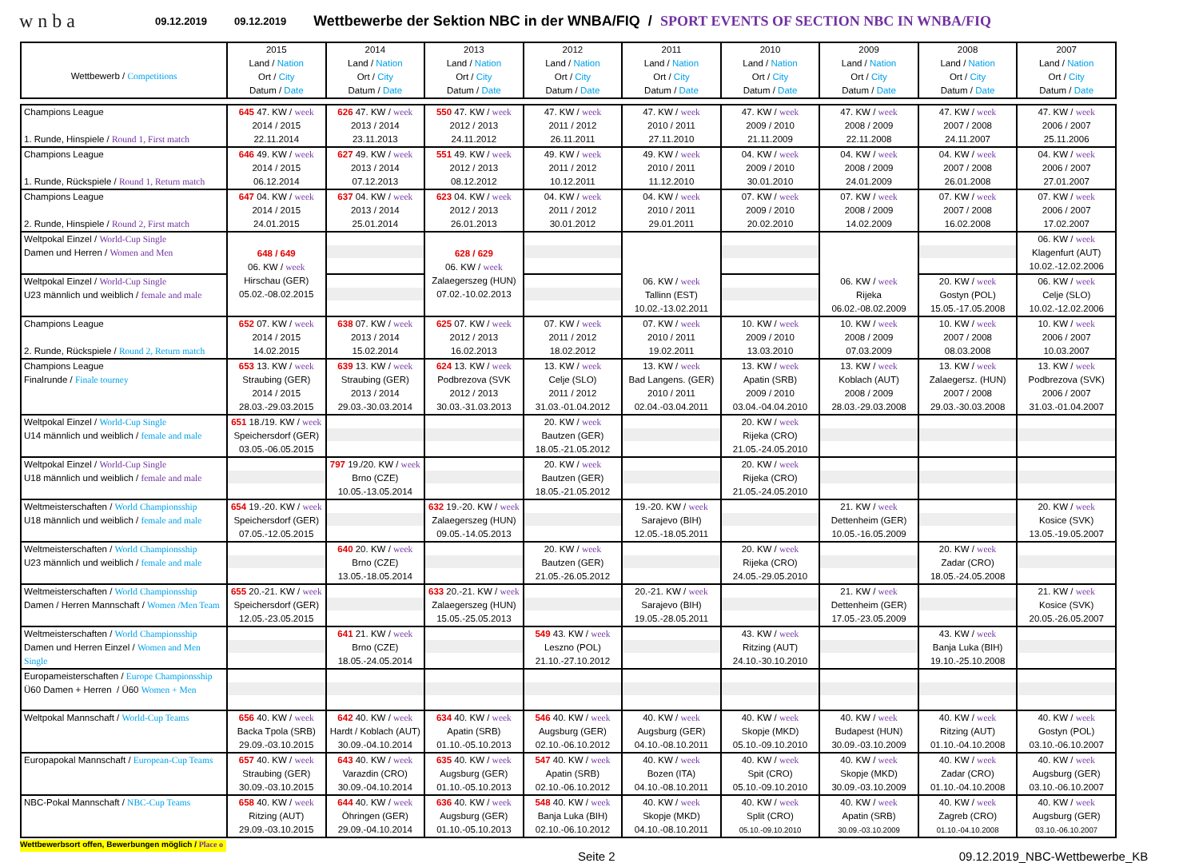wnba
09.12.2019 09.12.2019 Wettbewerbe der Sektion NBC in der WNBA/FIQ / SPORT EVENTS OF SECTION NBC IN WNBA/FIQ
| Wettbewerb / Competitions | 2015 Land / Nation Ort / City Datum / Date | 2014 Land / Nation Ort / City Datum / Date | 2013 Land / Nation Ort / City Datum / Date | 2012 Land / Nation Ort / City Datum / Date | 2011 Land / Nation Ort / City Datum / Date | 2010 Land / Nation Ort / City Datum / Date | 2009 Land / Nation Ort / City Datum / Date | 2008 Land / Nation Ort / City Datum / Date | 2007 Land / Nation Ort / City Datum / Date |
| --- | --- | --- | --- | --- | --- | --- | --- | --- | --- |
| Champions League 1. Runde, Hinspiele / Round 1, First match | 645 47. KW / week 2014 / 2015 22.11.2014 | 626 47. KW / week 2013 / 2014 23.11.2013 | 550 47. KW / week 2012 / 2013 24.11.2012 | 47. KW / week 2011 / 2012 26.11.2011 | 47. KW / week 2010 / 2011 27.11.2010 | 47. KW / week 2009 / 2010 21.11.2009 | 47. KW / week 2008 / 2009 22.11.2008 | 47. KW / week 2007 / 2008 24.11.2007 | 47. KW / week 2006 / 2007 25.11.2006 |
| Champions League 1. Runde, Rückspiele / Round 1, Return match | 646 49. KW / week 2014 / 2015 06.12.2014 | 627 49. KW / week 2013 / 2014 07.12.2013 | 551 49. KW / week 2012 / 2013 08.12.2012 | 49. KW / week 2011 / 2012 10.12.2011 | 49. KW / week 2010 / 2011 11.12.2010 | 04. KW / week 2009 / 2010 30.01.2010 | 04. KW / week 2008 / 2009 24.01.2009 | 04. KW / week 2007 / 2008 26.01.2008 | 04. KW / week 2006 / 2007 27.01.2007 |
| Champions League 2. Runde, Hinspiele / Round 2, First match | 647 04. KW / week 2014 / 2015 24.01.2015 | 637 04. KW / week 2013 / 2014 25.01.2014 | 623 04. KW / week 2012 / 2013 26.01.2013 | 04. KW / week 2011 / 2012 30.01.2012 | 04. KW / week 2010 / 2011 29.01.2011 | 07. KW / week 2009 / 2010 20.02.2010 | 07. KW / week 2008 / 2009 14.02.2009 | 07. KW / week 2007 / 2008 16.02.2008 | 07. KW / week 2006 / 2007 17.02.2007 |
| Weltpokal Einzel / World-Cup Single Damen und Herren / Women and Men | 648 / 649 06. KW / week Hirschau (GER) 05.02.-08.02.2015 | | 628 / 629 06. KW / week Zalaegerszeg (HUN) 07.02.-10.02.2013 | | 06. KW / week Tallinn (EST) 10.02.-13.02.2011 | | 06. KW / week Rijeka 06.02.-08.02.2009 | | 06. KW / week Klagenfurt (AUT) 10.02.-12.02.2006 |
| Weltpokal Einzel / World-Cup Single U23 männlich und weiblich / female and male | | | | | | | | 20. KW / week Gostyn (POL) 15.05.-17.05.2008 | 06. KW / week Celje (SLO) 10.02.-12.02.2006 |
| Champions League 2. Runde, Rückspiele / Round 2, Return match | 652 07. KW / week 2014 / 2015 14.02.2015 | 638 07. KW / week 2013 / 2014 15.02.2014 | 625 07. KW / week 2012 / 2013 16.02.2013 | 07. KW / week 2011 / 2012 18.02.2012 | 07. KW / week 2010 / 2011 19.02.2011 | 10. KW / week 2009 / 2010 13.03.2010 | 10. KW / week 2008 / 2009 07.03.2009 | 10. KW / week 2007 / 2008 08.03.2008 | 10. KW / week 2006 / 2007 10.03.2007 |
| Champions League Finalrunde / Finale tourney | 653 13. KW / week Straubing (GER) 2014 / 2015 28.03.-29.03.2015 | 639 13. KW / week Straubing (GER) 2013 / 2014 29.03.-30.03.2014 | 624 13. KW / week Podbrezova (SVK 2012 / 2013 30.03.-31.03.2013 | 13. KW / week Celje (SLO) 2011 / 2012 31.03.-01.04.2012 | 13. KW / week Bad Langens. (GER) 2010 / 2011 02.04.-03.04.2011 | 13. KW / week Apatin (SRB) 2009 / 2010 03.04.-04.04.2010 | 13. KW / week Koblach (AUT) 2008 / 2009 28.03.-29.03.2008 | 13. KW / week Zalaegersz. (HUN) 2007 / 2008 29.03.-30.03.2008 | 13. KW / week Podbrezova (SVK) 2006 / 2007 31.03.-01.04.2007 |
| Weltpokal Einzel / World-Cup Single U14 männlich und weiblich / female and male | 651 18./19. KW / week Speichersdorf (GER) 03.05.-06.05.2015 | | | 20. KW / week Bautzen (GER) 18.05.-21.05.2012 | | 20. KW / week Rijeka (CRO) 21.05.-24.05.2010 | | | |
| Weltpokal Einzel / World-Cup Single U18 männlich und weiblich / female and male | | 797 19./20. KW / week Brno (CZE) 10.05.-13.05.2014 | | 20. KW / week Bautzen (GER) 18.05.-21.05.2012 | | 20. KW / week Rijeka (CRO) 21.05.-24.05.2010 | | | |
| Weltmeisterschaften / World Championsship U18 männlich und weiblich / female and male | 654 19.-20. KW / week Speichersdorf (GER) 07.05.-12.05.2015 | | 632 19.-20. KW / week Zalaegerszeg (HUN) 09.05.-14.05.2013 | | 19.-20. KW / week Sarajevo (BIH) 12.05.-18.05.2011 | | 21. KW / week Dettenheim (GER) 10.05.-16.05.2009 | | 20. KW / week Kosice (SVK) 13.05.-19.05.2007 |
| Weltmeisterschaften / World Championsship U23 männlich und weiblich / female and male | | 640 20. KW / week Brno (CZE) 13.05.-18.05.2014 | | 20. KW / week Bautzen (GER) 21.05.-26.05.2012 | | 20. KW / week Rijeka (CRO) 24.05.-29.05.2010 | | 20. KW / week Zadar (CRO) 18.05.-24.05.2008 | |
| Weltmeisterschaften / World Championsship Damen / Herren Mannschaft / Women /Men Team | 655 20.-21. KW / week Speichersdorf (GER) 12.05.-23.05.2015 | | 633 20.-21. KW / week Zalaegerszeg (HUN) 15.05.-25.05.2013 | | 20.-21. KW / week Sarajevo (BIH) 19.05.-28.05.2011 | | 21. KW / week Dettenheim (GER) 17.05.-23.05.2009 | | 21. KW / week Kosice (SVK) 20.05.-26.05.2007 |
| Weltmeisterschaften / World Championsship Damen und Herren Einzel / Women and Men Single | | 641 21. KW / week Brno (CZE) 18.05.-24.05.2014 | | 549 43. KW / week Leszno (POL) 21.10.-27.10.2012 | | 43. KW / week Ritzing (AUT) 24.10.-30.10.2010 | | 43. KW / week Banja Luka (BIH) 19.10.-25.10.2008 | |
| Europameisterschaften / Europe Championsship Ü60 Damen + Herren / Ü60 Women + Men | | | | | | | | | |
| Weltpokal Mannschaft / World-Cup Teams | 656 40. KW / week Backa Tpola (SRB) 29.09.-03.10.2015 | 642 40. KW / week Hardt / Koblach (AUT) 30.09.-04.10.2014 | 634 40. KW / week Apatin (SRB) 01.10.-05.10.2013 | 546 40. KW / week Augsburg (GER) 02.10.-06.10.2012 | 40. KW / week Augsburg (GER) 04.10.-08.10.2011 | 40. KW / week Skopje (MKD) 05.10.-09.10.2010 | 40. KW / week Budapest (HUN) 30.09.-03.10.2009 | 40. KW / week Ritzing (AUT) 01.10.-04.10.2008 | 40. KW / week Gostyn (POL) 03.10.-06.10.2007 |
| Europapokal Mannschaft / European-Cup Teams | 657 40. KW / week Straubing (GER) 30.09.-03.10.2015 | 643 40. KW / week Varazdin (CRO) 30.09.-04.10.2014 | 635 40. KW / week Augsburg (GER) 01.10.-05.10.2013 | 547 40. KW / week Apatin (SRB) 02.10.-06.10.2012 | 40. KW / week Bozen (ITA) 04.10.-08.10.2011 | 40. KW / week Spit (CRO) 05.10.-09.10.2010 | 40. KW / week Skopje (MKD) 30.09.-03.10.2009 | 40. KW / week Zadar (CRO) 01.10.-04.10.2008 | 40. KW / week Augsburg (GER) 03.10.-06.10.2007 |
| NBC-Pokal Mannschaft / NBC-Cup Teams | 658 40. KW / week Ritzing (AUT) 29.09.-03.10.2015 | 644 40. KW / week Öhringen (GER) 29.09.-04.10.2014 | 636 40. KW / week Augsburg (GER) 01.10.-05.10.2013 | 548 40. KW / week Banja Luka (BIH) 02.10.-06.10.2012 | 40. KW / week Skopje (MKD) 04.10.-08.10.2011 | 40. KW / week Split (CRO) 05.10.-09.10.2010 | 40. KW / week Apatin (SRB) 30.09.-03.10.2009 | 40. KW / week Zagreb (CRO) 01.10.-04.10.2008 | 40. KW / week Augsburg (GER) 03.10.-06.10.2007 |
Wettbewerbsort offen, Bewerbungen möglich / Place o
Seite 2 09.12.2019_NBC-Wettbewerbe_KB